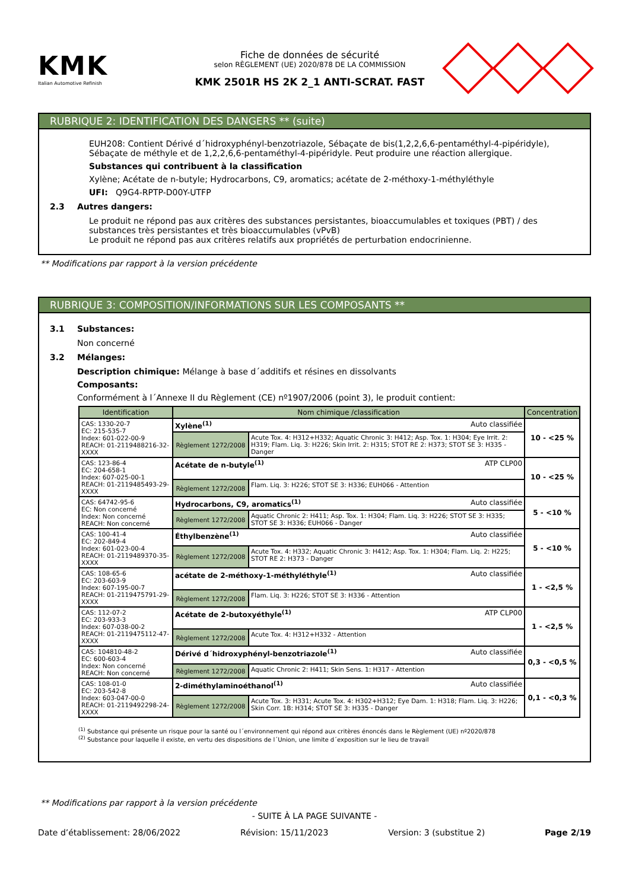KMK
Italian Automotive Refinish
Fiche de données de sécurité
selon RÈGLEMENT (UE) 2020/878 DE LA COMMISSION
KMK 2501R HS 2K 2_1 ANTI-SCRAT. FAST
RUBRIQUE 2: IDENTIFICATION DES DANGERS ** (suite)
EUH208: Contient Dérivé d´hidroxyphényl-benzotriazole, Sébaçate de bis(1,2,2,6,6-pentaméthyl-4-pipéridyle), Sébaçate de méthyle et de 1,2,2,6,6-pentaméthyl-4-pipéridyle. Peut produire une réaction allergique.
Substances qui contribuent à la classification
Xylène; Acétate de n-butyle; Hydrocarbons, C9, aromatics; acétate de 2-méthoxy-1-méthyléthyle
UFI: Q9G4-RPTP-D00Y-UTFP
2.3 Autres dangers:
Le produit ne répond pas aux critères des substances persistantes, bioaccumulables et toxiques (PBT) / des substances très persistantes et très bioaccumulables (vPvB)
Le produit ne répond pas aux critères relatifs aux propriétés de perturbation endocrinienne.
** Modifications par rapport à la version précédente
RUBRIQUE 3: COMPOSITION/INFORMATIONS SUR LES COMPOSANTS **
3.1 Substances:
Non concerné
3.2 Mélanges:
Description chimique: Mélange à base d´additifs et résines en dissolvants
Composants:
Conformément à l´Annexe II du Règlement (CE) nº1907/2006 (point 3), le produit contient:
| Identification | Nom chimique /classification | | Concentration |
| --- | --- | --- | --- |
| CAS: 1330-20-7 EC: 215-535-7 Index: 601-022-00-9 REACH: 01-2119488216-32-XXXX | Xylène<sup>(1)</sup> Auto classifiée | | 10 - <25 % |
| | Règlement 1272/2008 | Acute Tox. 4: H312+H332; Aquatic Chronic 3: H412; Asp. Tox. 1: H304; Eye Irrit. 2: H319; Flam. Liq. 3: H226; Skin Irrit. 2: H315; STOT RE 2: H373; STOT SE 3: H335 - Danger | |
| CAS: 123-86-4 EC: 204-658-1 Index: 607-025-00-1 REACH: 01-2119485493-29-XXXX | Acétate de n-butyle<sup>(1)</sup> ATP CLP00 | | 10 - <25 % |
| | Règlement 1272/2008 | Flam. Liq. 3: H226; STOT SE 3: H336; EUH066 - Attention | |
| CAS: 64742-95-6 EC: Non concerné Index: Non concerné REACH: Non concerné | Hydrocarbons, C9, aromatics<sup>(1)</sup> Auto classifiée | | 5 - <10 % |
| | Règlement 1272/2008 | Aquatic Chronic 2: H411; Asp. Tox. 1: H304; Flam. Liq. 3: H226; STOT SE 3: H335; STOT SE 3: H336; EUH066 - Danger | |
| CAS: 100-41-4 EC: 202-849-4 Index: 601-023-00-4 REACH: 01-2119489370-35-XXXX | Éthylbenzène<sup>(1)</sup> Auto classifiée | | 5 - <10 % |
| | Règlement 1272/2008 | Acute Tox. 4: H332; Aquatic Chronic 3: H412; Asp. Tox. 1: H304; Flam. Liq. 2: H225; STOT RE 2: H373 - Danger | |
| CAS: 108-65-6 EC: 203-603-9 Index: 607-195-00-7 REACH: 01-2119475791-29-XXXX | acétate de 2-méthoxy-1-méthyléthyle<sup>(1)</sup> Auto classifiée | | 1 - <2,5 % |
| | Règlement 1272/2008 | Flam. Liq. 3: H226; STOT SE 3: H336 - Attention | |
| CAS: 112-07-2 EC: 203-933-3 Index: 607-038-00-2 REACH: 01-2119475112-47-XXXX | Acétate de 2-butoxyéthyle<sup>(1)</sup> ATP CLP00 | | 1 - <2,5 % |
| | Règlement 1272/2008 | Acute Tox. 4: H312+H332 - Attention | |
| CAS: 104810-48-2 EC: 600-603-4 Index: Non concerné REACH: Non concerné | Dérivé d´hidroxyphényl-benzotriazole<sup>(1)</sup> Auto classifiée | | 0,3 - <0,5 % |
| | Règlement 1272/2008 | Aquatic Chronic 2: H411; Skin Sens. 1: H317 - Attention | |
| CAS: 108-01-0 EC: 203-542-8 Index: 603-047-00-0 REACH: 01-2119492298-24-XXXX | 2-diméthylaminoéthanol<sup>(1)</sup> Auto classifiée | | 0,1 - <0,3 % |
| | Règlement 1272/2008 | Acute Tox. 3: H331; Acute Tox. 4: H302+H312; Eye Dam. 1: H318; Flam. Liq. 3: H226; Skin Corr. 1B: H314; STOT SE 3: H335 - Danger | |
<sup>(1)</sup> Substance qui présente un risque pour la santé ou l´environnement qui répond aux critères énoncés dans le Règlement (UE) nº2020/878
<sup>(2)</sup> Substance pour laquelle il existe, en vertu des dispositions de l´Union, une limite d´exposition sur le lieu de travail
** Modifications par rapport à la version précédente
- SUITE À LA PAGE SUIVANTE -
Date d’établissement: 28/06/2022 Révision: 15/11/2023 Version: 3 (substitue 2) Page 2/19